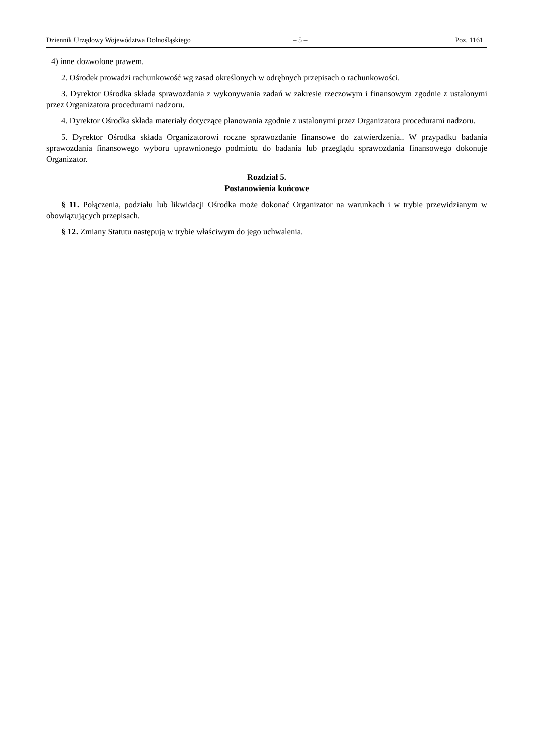Dziennik Urzędowy Województwa Dolnośląskiego – 5 – Poz. 1161
4) inne dozwolone prawem.
2. Ośrodek prowadzi rachunkowość wg zasad określonych w odrębnych przepisach o rachunkowości.
3. Dyrektor Ośrodka składa sprawozdania z wykonywania zadań w zakresie rzeczowym i finansowym zgodnie z ustalonymi przez Organizatora procedurami nadzoru.
4. Dyrektor Ośrodka składa materiały dotyczące planowania zgodnie z ustalonymi przez Organizatora procedurami nadzoru.
5. Dyrektor Ośrodka składa Organizatorowi roczne sprawozdanie finansowe do zatwierdzenia.. W przypadku badania sprawozdania finansowego wyboru uprawnionego podmiotu do badania lub przeglądu sprawozdania finansowego dokonuje Organizator.
Rozdział 5.
Postanowienia końcowe
§ 11. Połączenia, podziału lub likwidacji Ośrodka może dokonać Organizator na warunkach i w trybie przewidzianym w obowiązujących przepisach.
§ 12. Zmiany Statutu następują w trybie właściwym do jego uchwalenia.